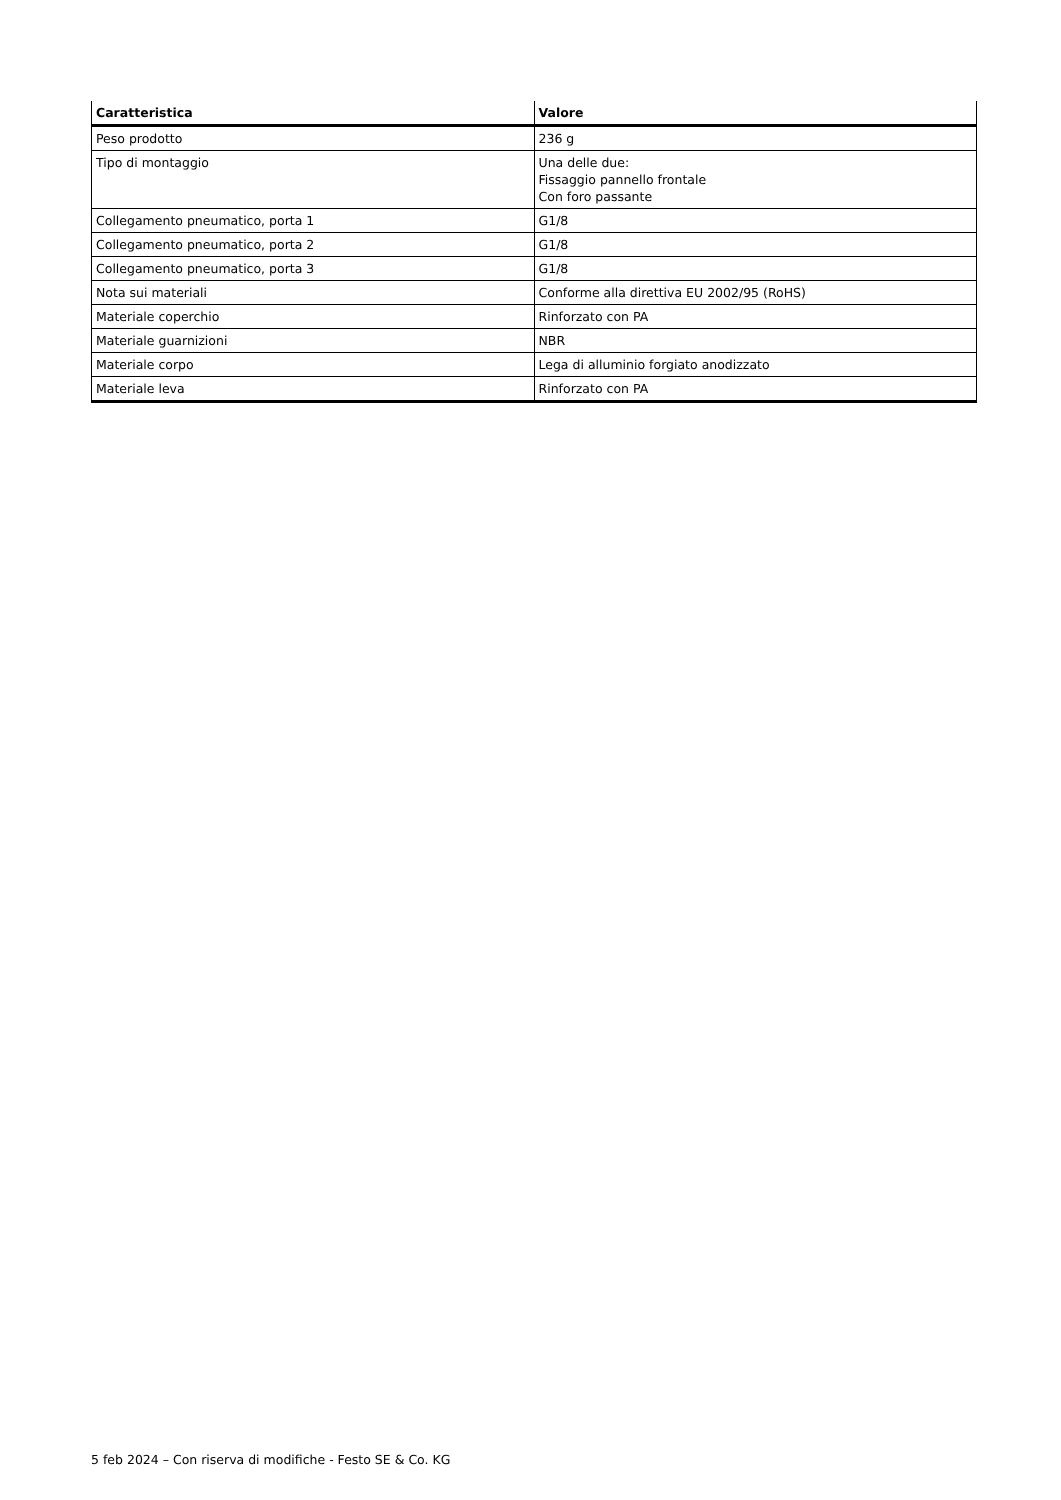| Caratteristica | Valore |
| --- | --- |
| Peso prodotto | 236 g |
| Tipo di montaggio | Una delle due: Fissaggio pannello frontale Con foro passante |
| Collegamento pneumatico, porta 1 | G1/8 |
| Collegamento pneumatico, porta 2 | G1/8 |
| Collegamento pneumatico, porta 3 | G1/8 |
| Nota sui materiali | Conforme alla direttiva EU 2002/95 (RoHS) |
| Materiale coperchio | Rinforzato con PA |
| Materiale guarnizioni | NBR |
| Materiale corpo | Lega di alluminio forgiato anodizzato |
| Materiale leva | Rinforzato con PA |
5 feb 2024 – Con riserva di modifiche - Festo SE & Co. KG